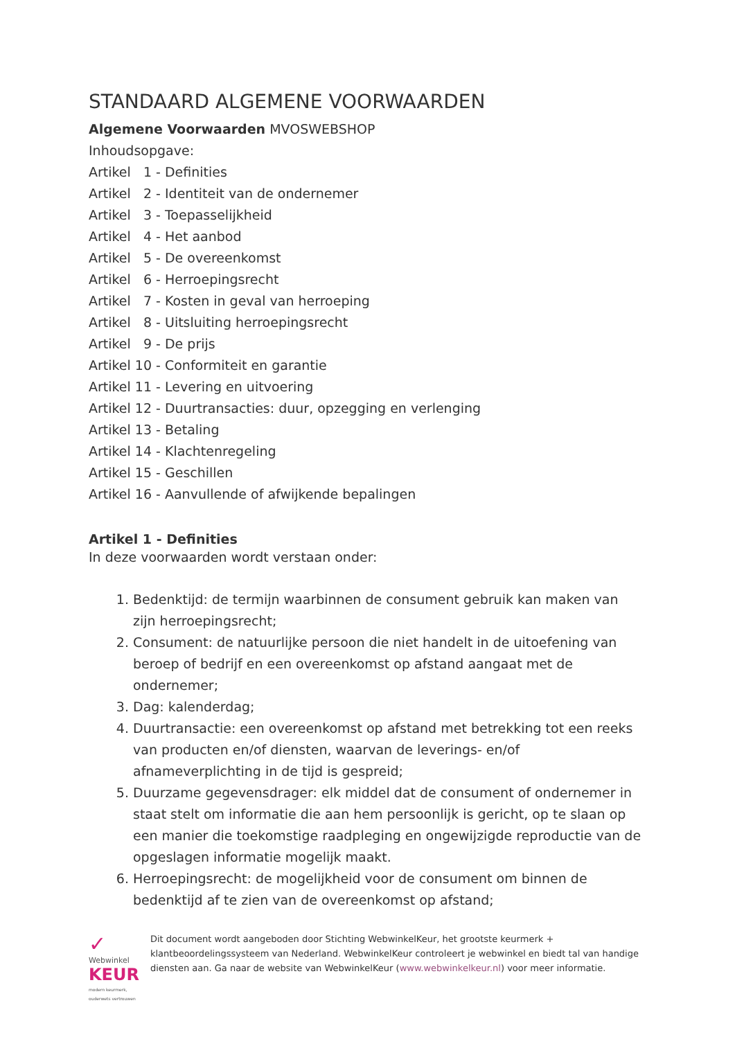STANDAARD ALGEMENE VOORWAARDEN
Algemene Voorwaarden MVOSWEBSHOP
Inhoudsopgave:
Artikel 1 - Definities
Artikel 2 - Identiteit van de ondernemer
Artikel 3 - Toepasselijkheid
Artikel 4 - Het aanbod
Artikel 5 - De overeenkomst
Artikel 6 - Herroepingsrecht
Artikel 7 - Kosten in geval van herroeping
Artikel 8 - Uitsluiting herroepingsrecht
Artikel 9 - De prijs
Artikel 10 - Conformiteit en garantie
Artikel 11 - Levering en uitvoering
Artikel 12 - Duurtransacties: duur, opzegging en verlenging
Artikel 13 - Betaling
Artikel 14 - Klachtenregeling
Artikel 15 - Geschillen
Artikel 16 - Aanvullende of afwijkende bepalingen
Artikel 1 - Definities
In deze voorwaarden wordt verstaan onder:
1. Bedenktijd: de termijn waarbinnen de consument gebruik kan maken van zijn herroepingsrecht;
2. Consument: de natuurlijke persoon die niet handelt in de uitoefening van beroep of bedrijf en een overeenkomst op afstand aangaat met de ondernemer;
3. Dag: kalenderdag;
4. Duurtransactie: een overeenkomst op afstand met betrekking tot een reeks van producten en/of diensten, waarvan de leverings- en/of afnameverplichting in de tijd is gespreid;
5. Duurzame gegevensdrager: elk middel dat de consument of ondernemer in staat stelt om informatie die aan hem persoonlijk is gericht, op te slaan op een manier die toekomstige raadpleging en ongewijzigde reproductie van de opgeslagen informatie mogelijk maakt.
6. Herroepingsrecht: de mogelijkheid voor de consument om binnen de bedenktijd af te zien van de overeenkomst op afstand;
✓ Webwinkel
KEUR
modern keurmerk, ouderwets vertrouwen
Dit document wordt aangeboden door Stichting WebwinkelKeur, het grootste keurmerk + klantbeoordelingssysteem van Nederland. WebwinkelKeur controleert je webwinkel en biedt tal van handige diensten aan. Ga naar de website van WebwinkelKeur (www.webwinkelkeur.nl) voor meer informatie.